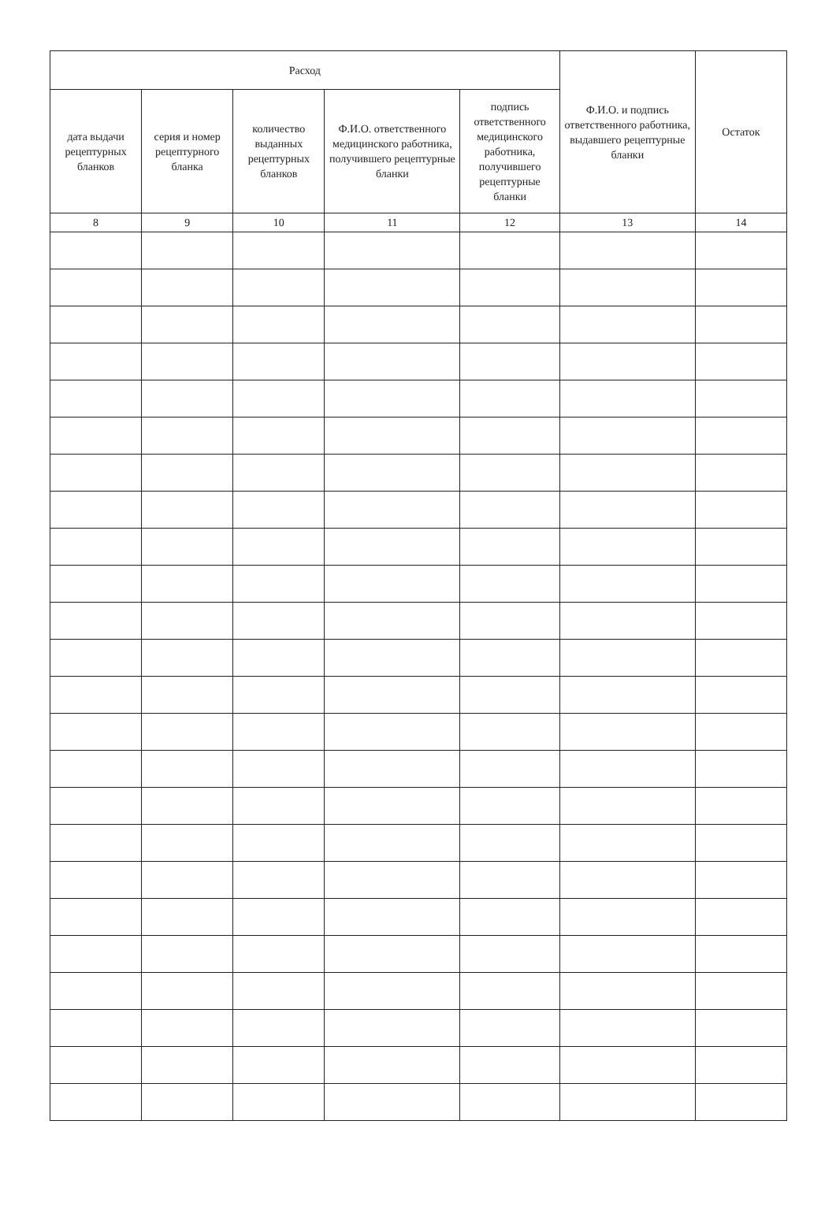| Расход | | | | | Ф.И.О. и подпись ответственного работника, выдавшего рецептурные бланки | Остаток |
| --- | --- | --- | --- | --- | --- | --- |
| дата выдачи рецептурных бланков | серия и номер рецептурного бланка | количество выданных рецептурных бланков | Ф.И.О. ответственного медицинского работника, получившего рецептурные бланки | подпись ответственного медицинского работника, получившего рецептурные бланки | | |
| 8 | 9 | 10 | 11 | 12 | 13 | 14 |